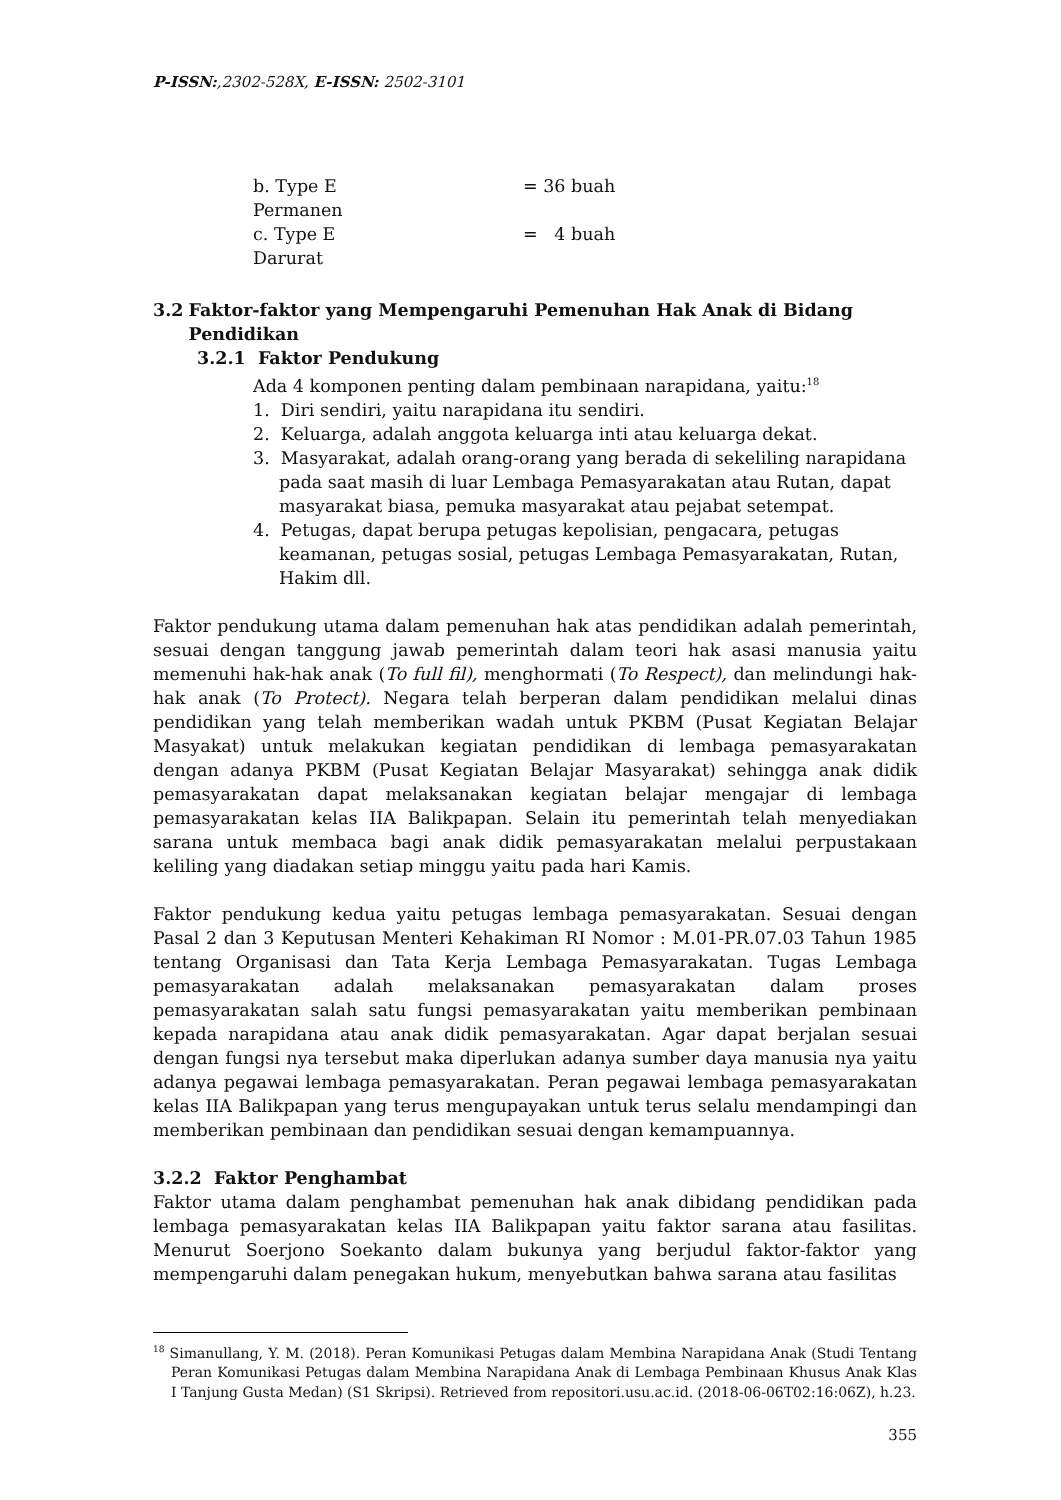P-ISSN:,2302-528X, E-ISSN: 2502-3101
b. Type E Permanen = 36 buah
c. Type E Darurat = 4 buah
3.2 Faktor-faktor yang Mempengaruhi Pemenuhan Hak Anak di Bidang Pendidikan
3.2.1 Faktor Pendukung
Ada 4 komponen penting dalam pembinaan narapidana, yaitu:<sup>18</sup>
1. Diri sendiri, yaitu narapidana itu sendiri.
2. Keluarga, adalah anggota keluarga inti atau keluarga dekat.
3. Masyarakat, adalah orang-orang yang berada di sekeliling narapidana pada saat masih di luar Lembaga Pemasyarakatan atau Rutan, dapat masyarakat biasa, pemuka masyarakat atau pejabat setempat.
4. Petugas, dapat berupa petugas kepolisian, pengacara, petugas keamanan, petugas sosial, petugas Lembaga Pemasyarakatan, Rutan, Hakim dll.
Faktor pendukung utama dalam pemenuhan hak atas pendidikan adalah pemerintah, sesuai dengan tanggung jawab pemerintah dalam teori hak asasi manusia yaitu memenuhi hak-hak anak (To full fil), menghormati (To Respect), dan melindungi hak-hak anak (To Protect). Negara telah berperan dalam pendidikan melalui dinas pendidikan yang telah memberikan wadah untuk PKBM (Pusat Kegiatan Belajar Masyakat) untuk melakukan kegiatan pendidikan di lembaga pemasyarakatan dengan adanya PKBM (Pusat Kegiatan Belajar Masyarakat) sehingga anak didik pemasyarakatan dapat melaksanakan kegiatan belajar mengajar di lembaga pemasyarakatan kelas IIA Balikpapan. Selain itu pemerintah telah menyediakan sarana untuk membaca bagi anak didik pemasyarakatan melalui perpustakaan keliling yang diadakan setiap minggu yaitu pada hari Kamis.
Faktor pendukung kedua yaitu petugas lembaga pemasyarakatan. Sesuai dengan Pasal 2 dan 3 Keputusan Menteri Kehakiman RI Nomor : M.01-PR.07.03 Tahun 1985 tentang Organisasi dan Tata Kerja Lembaga Pemasyarakatan. Tugas Lembaga pemasyarakatan adalah melaksanakan pemasyarakatan dalam proses pemasyarakatan salah satu fungsi pemasyarakatan yaitu memberikan pembinaan kepada narapidana atau anak didik pemasyarakatan. Agar dapat berjalan sesuai dengan fungsi nya tersebut maka diperlukan adanya sumber daya manusia nya yaitu adanya pegawai lembaga pemasyarakatan. Peran pegawai lembaga pemasyarakatan kelas IIA Balikpapan yang terus mengupayakan untuk terus selalu mendampingi dan memberikan pembinaan dan pendidikan sesuai dengan kemampuannya.
3.2.2 Faktor Penghambat
Faktor utama dalam penghambat pemenuhan hak anak dibidang pendidikan pada lembaga pemasyarakatan kelas IIA Balikpapan yaitu faktor sarana atau fasilitas. Menurut Soerjono Soekanto dalam bukunya yang berjudul faktor-faktor yang mempengaruhi dalam penegakan hukum, menyebutkan bahwa sarana atau fasilitas
<sup>18</sup> Simanullang, Y. M. (2018). Peran Komunikasi Petugas dalam Membina Narapidana Anak (Studi Tentang Peran Komunikasi Petugas dalam Membina Narapidana Anak di Lembaga Pembinaan Khusus Anak Klas I Tanjung Gusta Medan) (S1 Skripsi). Retrieved from repositori.usu.ac.id. (2018-06-06T02:16:06Z), h.23.
355